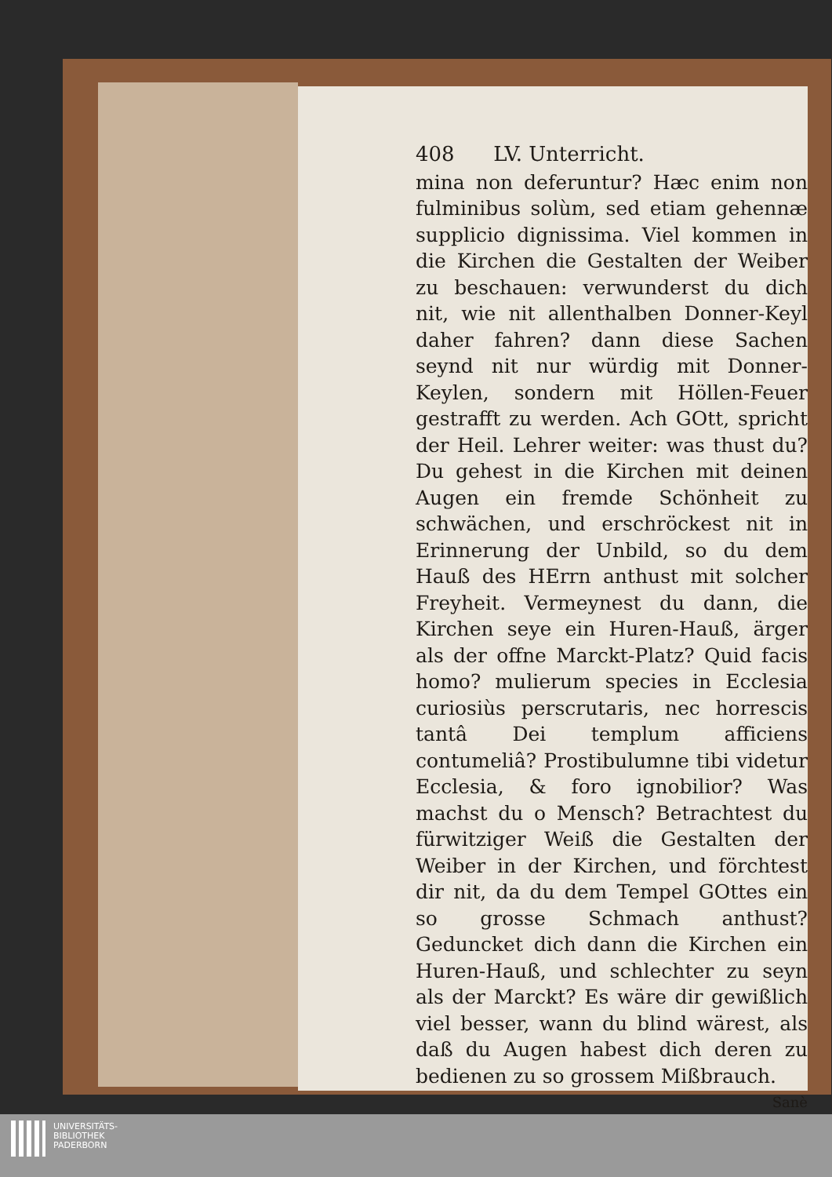408 LV. Unterricht.
mina non deferuntur? Hæc enim non fulminibus solùm, sed etiam gehennæ supplicio dignissima. Viel kommen in die Kirchen die Gestalten der Weiber zu beschauen: verwunderst du dich nit, wie nit allenthalben Donner-Keyl daher fahren? dann diese Sachen seynd nit nur würdig mit Donner-Keylen, sondern mit Höllen-Feuer gestrafft zu werden. Ach GOtt, spricht der Heil. Lehrer weiter: was thust du? Du gehest in die Kirchen mit deinen Augen ein fremde Schönheit zu schwächen, und erschröckest nit in Erinnerung der Unbild, so du dem Hauß des HErrn anthust mit solcher Freyheit. Vermeynest du dann, die Kirchen seye ein Huren-Hauß, ärger als der offne Marckt-Platz? Quid facis homo? mulierum species in Ecclesia curiosiùs perscrutaris, nec horrescis tantâ Dei templum afficiens contumeliâ? Prostibulumne tibi videtur Ecclesia, & foro ignobilior? Was machst du o Mensch? Betrachtest du fürwitziger Weiß die Gestalten der Weiber in der Kirchen, und förchtest dir nit, da du dem Tempel GOttes ein so grosse Schmach anthust? Geduncket dich dann die Kirchen ein Huren-Hauß, und schlechter zu seyn als der Marckt? Es wäre dir gewißlich viel besser, wann du blind wärest, als daß du Augen habest dich deren zu bedienen zu so grossem Mißbrauch.
Sanè
UNIVERSITÄTS-
BIBLIOTHEK
PADERBORN